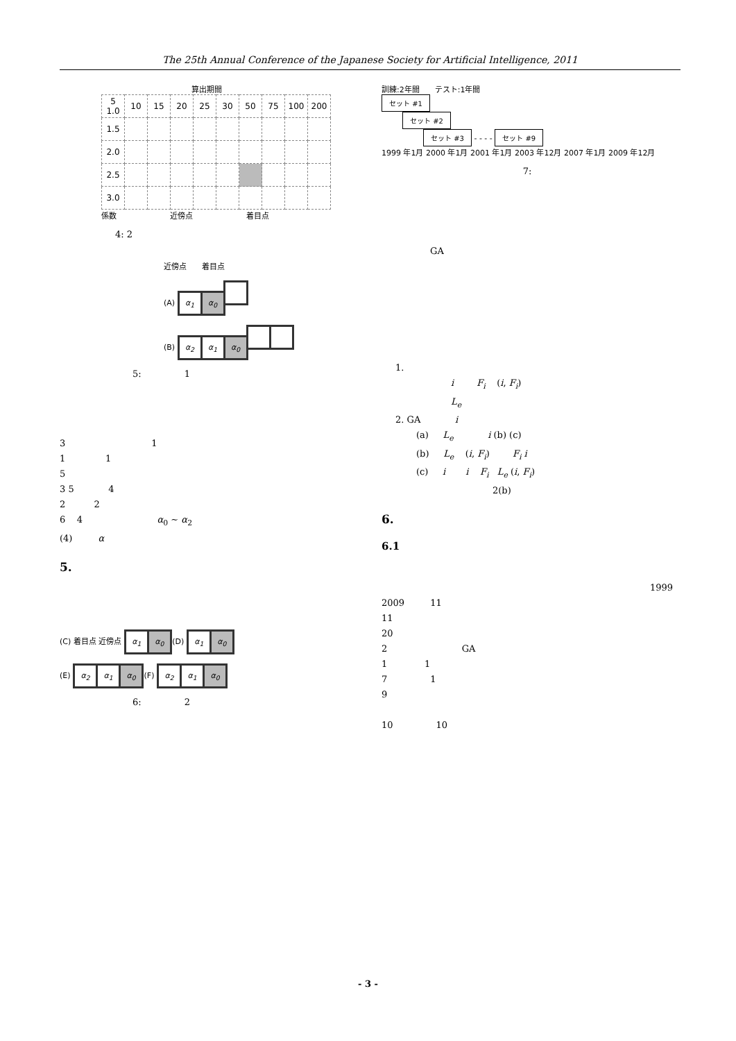The 25th Annual Conference of the Japanese Society for Artificial Intelligence, 2011
算出期間
| 5 1.0 | 10 | 15 | 20 | 25 | 30 | 50 | 75 | 100 | 200 |
| 1.5 | | | | | | | | | |
| 2.0 | | | | | | | | | |
| 2.5 | | | | | | | | | |
| 3.0 | | | | | | | | | |
係数　　　　　　　近傍点　　　　　　　着目点
4: 2
近傍点　　着目点
(A) α<sub>1</sub> α<sub>0</sub>
(B) α<sub>2</sub> α<sub>1</sub> α<sub>0</sub>
5: 1
3 1
1 1
5
3 5 4
2 2
6 4 α<sub>0</sub> ∼ α<sub>2</sub>
(4) α
5.
(C) 着目点 近傍点 α<sub>1</sub> α<sub>0</sub> (D) α<sub>1</sub> α<sub>0</sub>
(E) α<sub>2</sub> α<sub>1</sub> α<sub>0</sub> (F) α<sub>2</sub> α<sub>1</sub> α<sub>0</sub>
6: 2
訓練:2年間　　テスト:1年間
セット #1
セット #2
セット #3 - - - - セット #9
1999 年1月 2000 年1月 2001 年1月 2003 年12月 2007 年1月 2009 年12月
7:
GA
1.
i F<sub>i</sub> (i, F<sub>i</sub>)
L<sub>e</sub>
2. GA i
(a) L<sub>e</sub> i (b) (c)
(b) L<sub>e</sub> (i, F<sub>i</sub>) F<sub>i</sub> i
(c) i i F<sub>i</sub> L<sub>e</sub> (i, F<sub>i</sub>)
2(b)
6.
6.1
1999
2009 11
11
20
2 GA
1 1
7 1
9
10 10
- 3 -